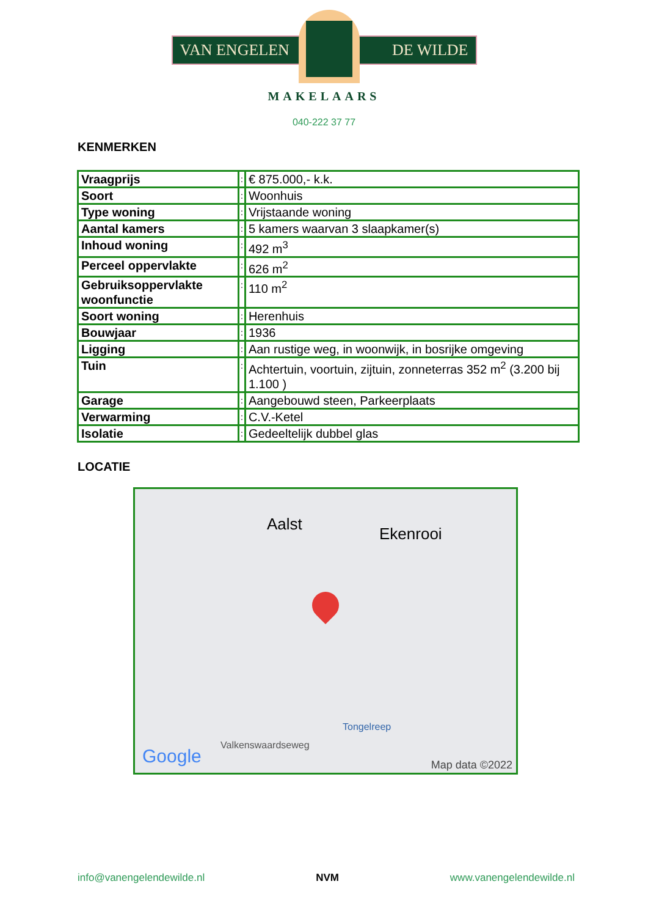VAN ENGELEN DE WILDE
MAKELAARS
040-222 37 77
KENMERKEN
| Vraagprijs | : | € 875.000,- k.k. |
| Soort | : | Woonhuis |
| Type woning | : | Vrijstaande woning |
| Aantal kamers | : | 5 kamers waarvan 3 slaapkamer(s) |
| Inhoud woning | : | 492 m<sup>3</sup> |
| Perceel oppervlakte | : | 626 m<sup>2</sup> |
| Gebruiksoppervlakte woonfunctie | : | 110 m<sup>2</sup> |
| Soort woning | : | Herenhuis |
| Bouwjaar | : | 1936 |
| Ligging | : | Aan rustige weg, in woonwijk, in bosrijke omgeving |
| Tuin | : | Achtertuin, voortuin, zijtuin, zonneterras 352 m<sup>2</sup> (3.200 bij 1.100 ) |
| Garage | : | Aangebouwd steen, Parkeerplaats |
| Verwarming | : | C.V.-Ketel |
| Isolatie | : | Gedeeltelijk dubbel glas |
LOCATIE
Aalst
Ekenrooi
Valkenswaardseweg
Tongelreep
Google Map data ©2022
info@vanengelendewilde.nl NVM www.vanengelendewilde.nl